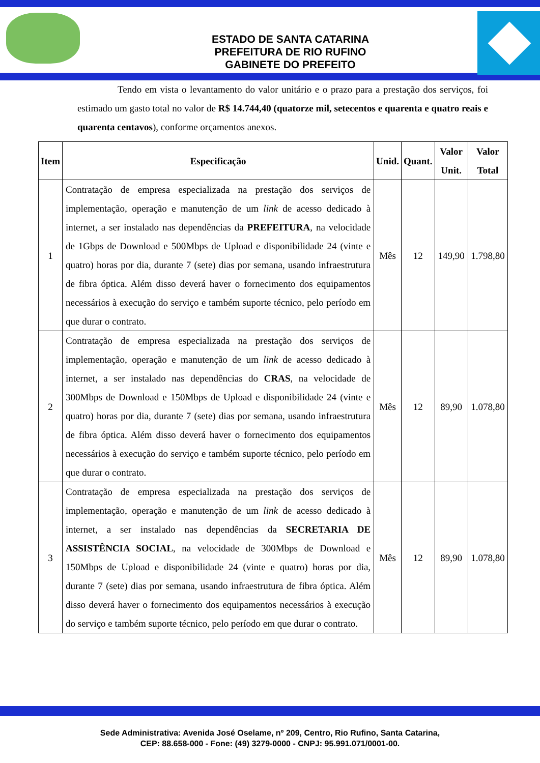ESTADO DE SANTA CATARINA
PREFEITURA DE RIO RUFINO
GABINETE DO PREFEITO
Tendo em vista o levantamento do valor unitário e o prazo para a prestação dos serviços, foi estimado um gasto total no valor de R$ 14.744,40 (quatorze mil, setecentos e quarenta e quatro reais e quarenta centavos), conforme orçamentos anexos.
| Item | Especificação | Unid. | Quant. | Valor Unit. | Valor Total |
| --- | --- | --- | --- | --- | --- |
| 1 | Contratação de empresa especializada na prestação dos serviços de implementação, operação e manutenção de um link de acesso dedicado à internet, a ser instalado nas dependências da PREFEITURA , na velocidade de 1Gbps de Download e 500Mbps de Upload e disponibilidade 24 (vinte e quatro) horas por dia, durante 7 (sete) dias por semana, usando infraestrutura de fibra óptica. Além disso deverá haver o fornecimento dos equipamentos necessários à execução do serviço e também suporte técnico, pelo período em que durar o contrato. | Mês | 12 | 149,90 | 1.798,80 |
| 2 | Contratação de empresa especializada na prestação dos serviços de implementação, operação e manutenção de um link de acesso dedicado à internet, a ser instalado nas dependências do CRAS , na velocidade de 300Mbps de Download e 150Mbps de Upload e disponibilidade 24 (vinte e quatro) horas por dia, durante 7 (sete) dias por semana, usando infraestrutura de fibra óptica. Além disso deverá haver o fornecimento dos equipamentos necessários à execução do serviço e também suporte técnico, pelo período em que durar o contrato. | Mês | 12 | 89,90 | 1.078,80 |
| 3 | Contratação de empresa especializada na prestação dos serviços de implementação, operação e manutenção de um link de acesso dedicado à internet, a ser instalado nas dependências da SECRETARIA DE ASSISTÊNCIA SOCIAL , na velocidade de 300Mbps de Download e 150Mbps de Upload e disponibilidade 24 (vinte e quatro) horas por dia, durante 7 (sete) dias por semana, usando infraestrutura de fibra óptica. Além disso deverá haver o fornecimento dos equipamentos necessários à execução do serviço e também suporte técnico, pelo período em que durar o contrato. | Mês | 12 | 89,90 | 1.078,80 |
Sede Administrativa: Avenida José Oselame, nº 209, Centro, Rio Rufino, Santa Catarina,
CEP: 88.658-000 - Fone: (49) 3279-0000 - CNPJ: 95.991.071/0001-00.